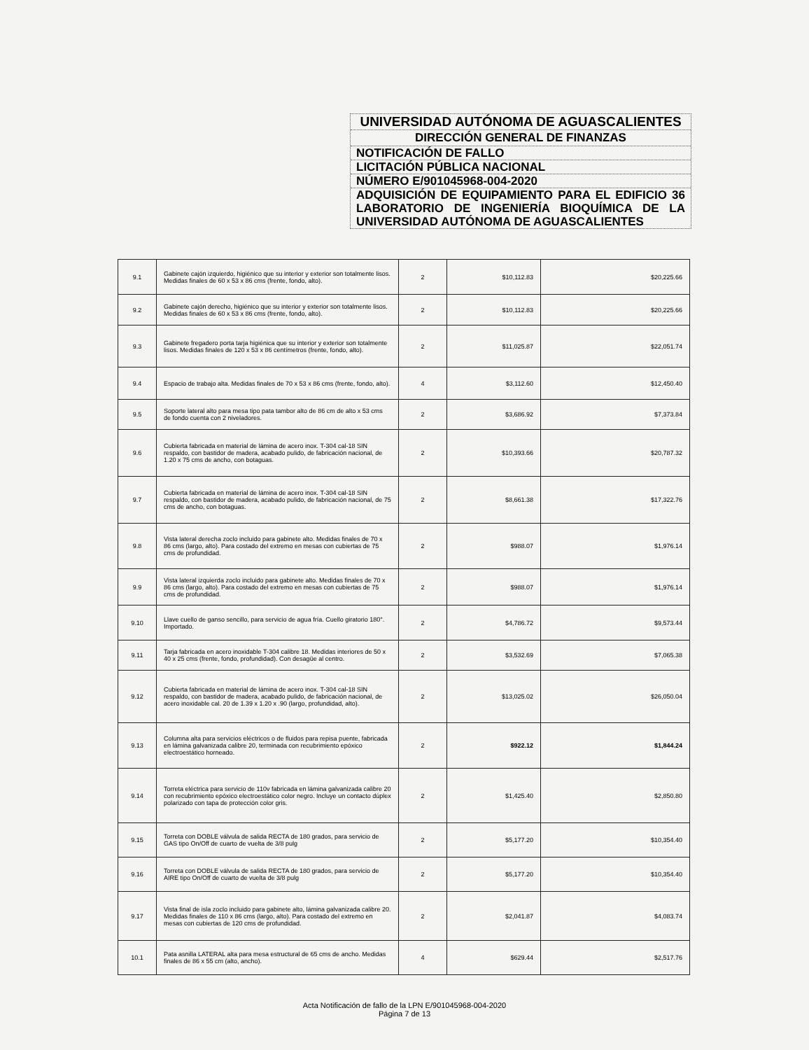UNIVERSIDAD AUTÓNOMA DE AGUASCALIENTES
DIRECCIÓN GENERAL DE FINANZAS
NOTIFICACIÓN DE FALLO
LICITACIÓN PÚBLICA NACIONAL
NÚMERO E/901045968-004-2020
ADQUISICIÓN DE EQUIPAMIENTO PARA EL EDIFICIO 36 LABORATORIO DE INGENIERÍA BIOQUÍMICA DE LA UNIVERSIDAD AUTÓNOMA DE AGUASCALIENTES
| 9.1 | Gabinete cajón izquierdo, higiénico que su interior y exterior son totalmente lisos. Medidas finales de 60 x 53 x 86 cms (frente, fondo, alto). | 2 | $10,112.83 | $20,225.66 |
| 9.2 | Gabinete cajón derecho, higiénico que su interior y exterior son totalmente lisos. Medidas finales de 60 x 53 x 86 cms (frente, fondo, alto). | 2 | $10,112.83 | $20,225.66 |
| 9.3 | Gabinete fregadero porta tarja higiénica que su interior y exterior son totalmente lisos. Medidas finales de 120 x 53 x 86 centímetros (frente, fondo, alto). | 2 | $11,025.87 | $22,051.74 |
| 9.4 | Espacio de trabajo alta. Medidas finales de 70 x 53 x 86 cms (frente, fondo, alto). | 4 | $3,112.60 | $12,450.40 |
| 9.5 | Soporte lateral alto para mesa tipo pata tambor alto de 86 cm de alto x 53 cms de fondo cuenta con 2 niveladores. | 2 | $3,686.92 | $7,373.84 |
| 9.6 | Cubierta fabricada en material de lámina de acero inox. T-304 cal-18 SIN respaldo, con bastidor de madera, acabado pulido, de fabricación nacional, de 1.20 x 75 cms de ancho, con botaguas. | 2 | $10,393.66 | $20,787.32 |
| 9.7 | Cubierta fabricada en material de lámina de acero inox. T-304 cal-18 SIN respaldo, con bastidor de madera, acabado pulido, de fabricación nacional, de 75 cms de ancho, con botaguas. | 2 | $8,661.38 | $17,322.76 |
| 9.8 | Vista lateral derecha zoclo incluido para gabinete alto. Medidas finales de 70 x 86 cms (largo, alto). Para costado del extremo en mesas con cubiertas de 75 cms de profundidad. | 2 | $988.07 | $1,976.14 |
| 9.9 | Vista lateral izquierda zoclo incluido para gabinete alto. Medidas finales de 70 x 86 cms (largo, alto). Para costado del extremo en mesas con cubiertas de 75 cms de profundidad. | 2 | $988.07 | $1,976.14 |
| 9.10 | Llave cuello de ganso sencillo, para servicio de agua fría. Cuello giratorio 180°. Importado. | 2 | $4,786.72 | $9,573.44 |
| 9.11 | Tarja fabricada en acero inoxidable T-304 calibre 18. Medidas interiores de 50 x 40 x 25 cms (frente, fondo, profundidad). Con desagüe al centro. | 2 | $3,532.69 | $7,065.38 |
| 9.12 | Cubierta fabricada en material de lámina de acero inox. T-304 cal-18 SIN respaldo, con bastidor de madera, acabado pulido, de fabricación nacional, de acero inoxidable cal. 20 de 1.39 x 1.20 x .90 (largo, profundidad, alto). | 2 | $13,025.02 | $26,050.04 |
| 9.13 | Columna alta para servicios eléctricos o de fluidos para repisa puente, fabricada en lámina galvanizada calibre 20, terminada con recubrimiento epóxico electroestático horneado. | 2 | $922.12 | $1,844.24 |
| 9.14 | Torreta eléctrica para servicio de 110v fabricada en lámina galvanizada calibre 20 con recubrimiento epóxico electroestático color negro. Incluye un contacto dúplex polarizado con tapa de protección color gris. | 2 | $1,425.40 | $2,850.80 |
| 9.15 | Torreta con DOBLE válvula de salida RECTA de 180 grados, para servicio de GAS tipo On/Off de cuarto de vuelta de 3/8 pulg | 2 | $5,177.20 | $10,354.40 |
| 9.16 | Torreta con DOBLE válvula de salida RECTA de 180 grados, para servicio de AIRE tipo On/Off de cuarto de vuelta de 3/8 pulg | 2 | $5,177.20 | $10,354.40 |
| 9.17 | Vista final de isla zoclo incluido para gabinete alto, lámina galvanizada calibre 20. Medidas finales de 110 x 86 cms (largo, alto). Para costado del extremo en mesas con cubiertas de 120 cms de profundidad. | 2 | $2,041.87 | $4,083.74 |
| 10.1 | Pata asnilla LATERAL alta para mesa estructural de 65 cms de ancho. Medidas finales de 86 x 55 cm (alto, ancho). | 4 | $629.44 | $2,517.76 |
Acta Notificación de fallo de la LPN E/901045968-004-2020
Página 7 de 13